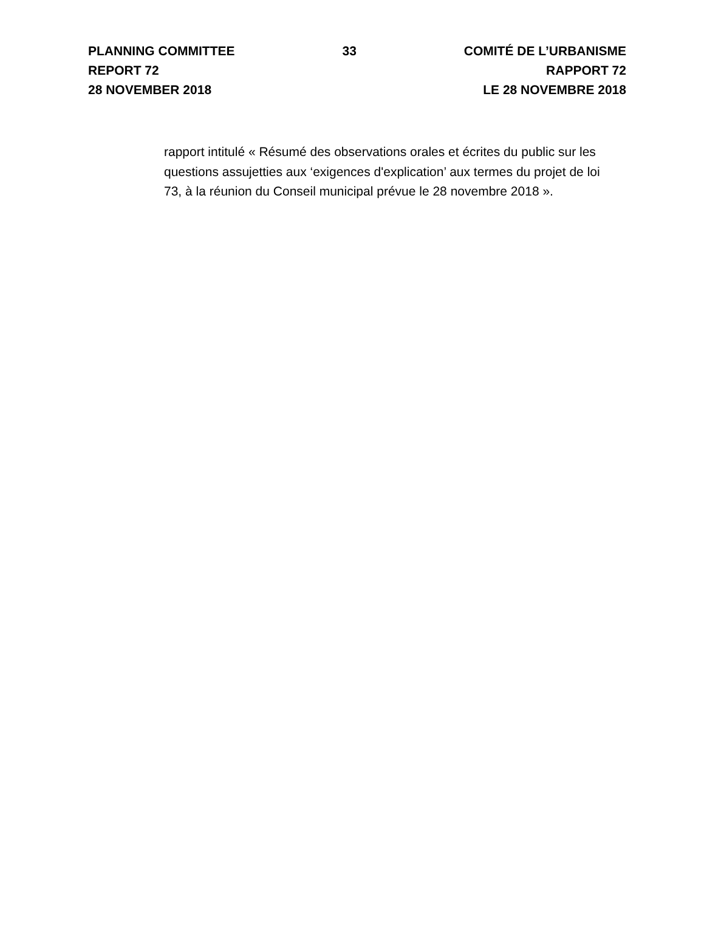PLANNING COMMITTEE
REPORT 72
28 NOVEMBER 2018
33 COMITÉ DE L’URBANISME
RAPPORT 72
LE 28 NOVEMBRE 2018
rapport intitulé « Résumé des observations orales et écrites du public sur les questions assujetties aux ‘exigences d'explication’ aux termes du projet de loi 73, à la réunion du Conseil municipal prévue le 28 novembre 2018 ».